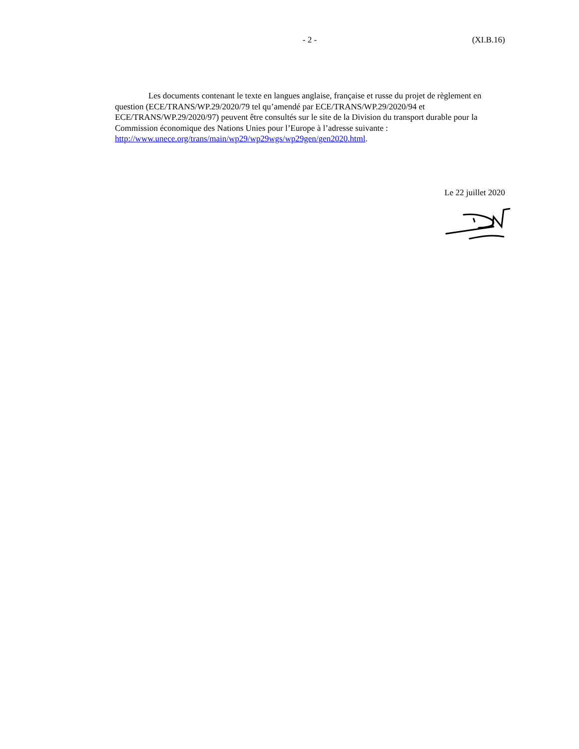- 2 - (XI.B.16)
Les documents contenant le texte en langues anglaise, française et russe du projet de règlement en question (ECE/TRANS/WP.29/2020/79 tel qu’amendé par ECE/TRANS/WP.29/2020/94 et ECE/TRANS/WP.29/2020/97) peuvent être consultés sur le site de la Division du transport durable pour la Commission économique des Nations Unies pour l’Europe à l’adresse suivante : http://www.unece.org/trans/main/wp29/wp29wgs/wp29gen/gen2020.html.
Le 22 juillet 2020